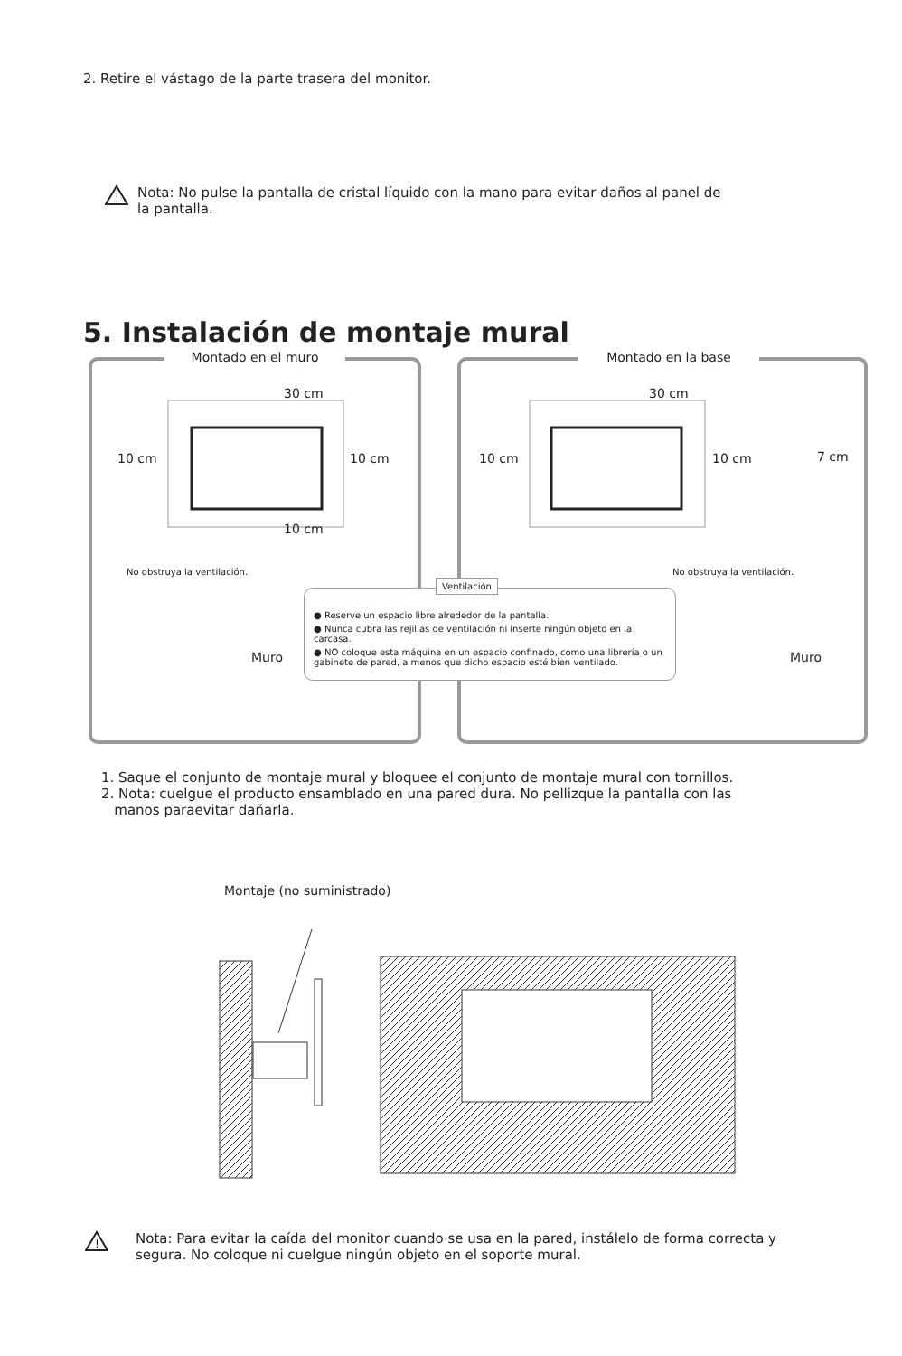2. Retire el vástago de la parte trasera del monitor.
!
Nota: No pulse la pantalla de cristal líquido con la mano para evitar daños al panel de
la pantalla.
5. Instalación de montaje mural
Montado en el muro
10 cm 10 cm
30 cm
10 cm
No obstruya la ventilación.
Muro
Montado en la base
10 cm 10 cm
30 cm
7 cm
No obstruya la ventilación.
Muro
Ventilación
● Reserve un espacio libre alrededor de la pantalla.
● Nunca cubra las rejillas de ventilación ni inserte ningún objeto en la carcasa.
● NO coloque esta máquina en un espacio confinado, como una librería o un gabinete de pared, a menos que dicho espacio esté bien ventilado.
1. Saque el conjunto de montaje mural y bloquee el conjunto de montaje mural con tornillos.
2. Nota: cuelgue el producto ensamblado en una pared dura. No pellizque la pantalla con las
manos paraevitar dañarla.
Montaje (no suministrado)
!
Nota: Para evitar la caída del monitor cuando se usa en la pared, instálelo de forma correcta y
segura. No coloque ni cuelgue ningún objeto en el soporte mural.